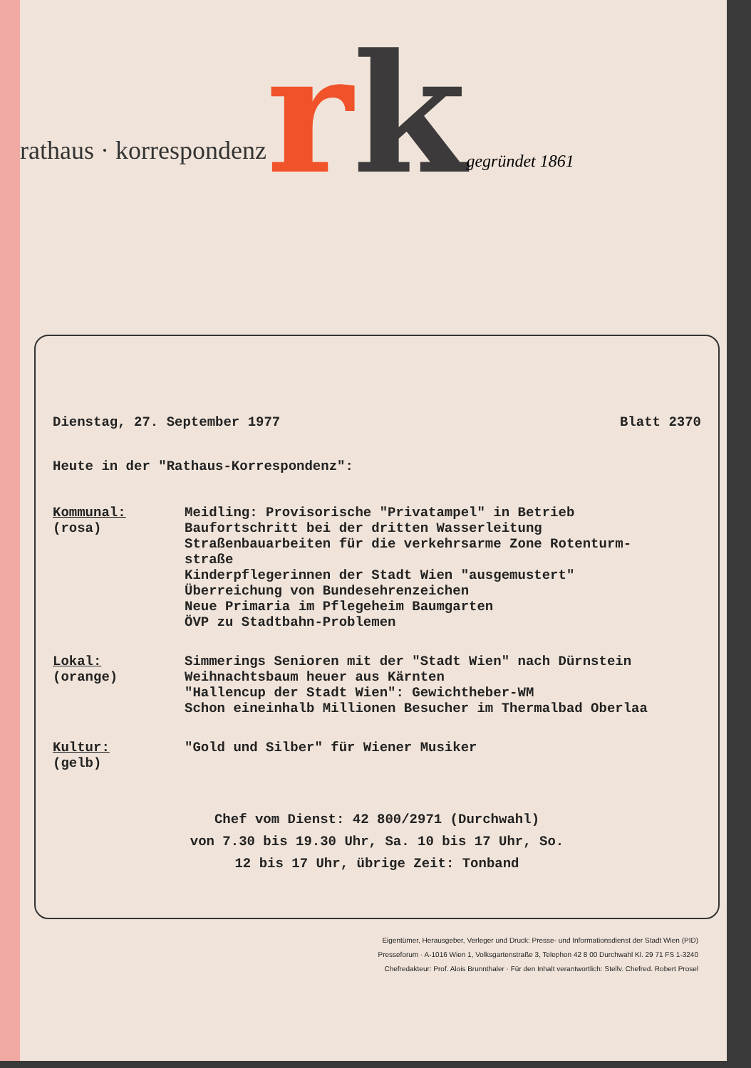rathaus · korrespondenz
rk
gegründet 1861
Dienstag, 27. September 1977 Blatt 2370
Heute in der "Rathaus-Korrespondenz":
| Kommunal: (rosa) | Meidling: Provisorische "Privatampel" in Betrieb Baufortschritt bei der dritten Wasserleitung Straßenbauarbeiten für die verkehrsarme Zone Rotenturm- straße Kinderpflegerinnen der Stadt Wien "ausgemustert" Überreichung von Bundesehrenzeichen Neue Primaria im Pflegeheim Baumgarten ÖVP zu Stadtbahn-Problemen |
| Lokal: (orange) | Simmerings Senioren mit der "Stadt Wien" nach Dürnstein Weihnachtsbaum heuer aus Kärnten "Hallencup der Stadt Wien": Gewichtheber-WM Schon eineinhalb Millionen Besucher im Thermalbad Oberlaa |
| Kultur: (gelb) | "Gold und Silber" für Wiener Musiker |
Chef vom Dienst: 42 800/2971 (Durchwahl)
von 7.30 bis 19.30 Uhr, Sa. 10 bis 17 Uhr, So.
12 bis 17 Uhr, übrige Zeit: Tonband
Eigentümer, Herausgeber, Verleger und Druck: Presse- und Informationsdienst der Stadt Wien (PID)
Presseforum · A-1016 Wien 1, Volksgartenstraße 3, Telephon 42 8 00 Durchwahl Kl. 29 71 FS 1-3240
Chefredakteur: Prof. Alois Brunnthaler · Für den Inhalt verantwortlich: Stellv. Chefred. Robert Prosel